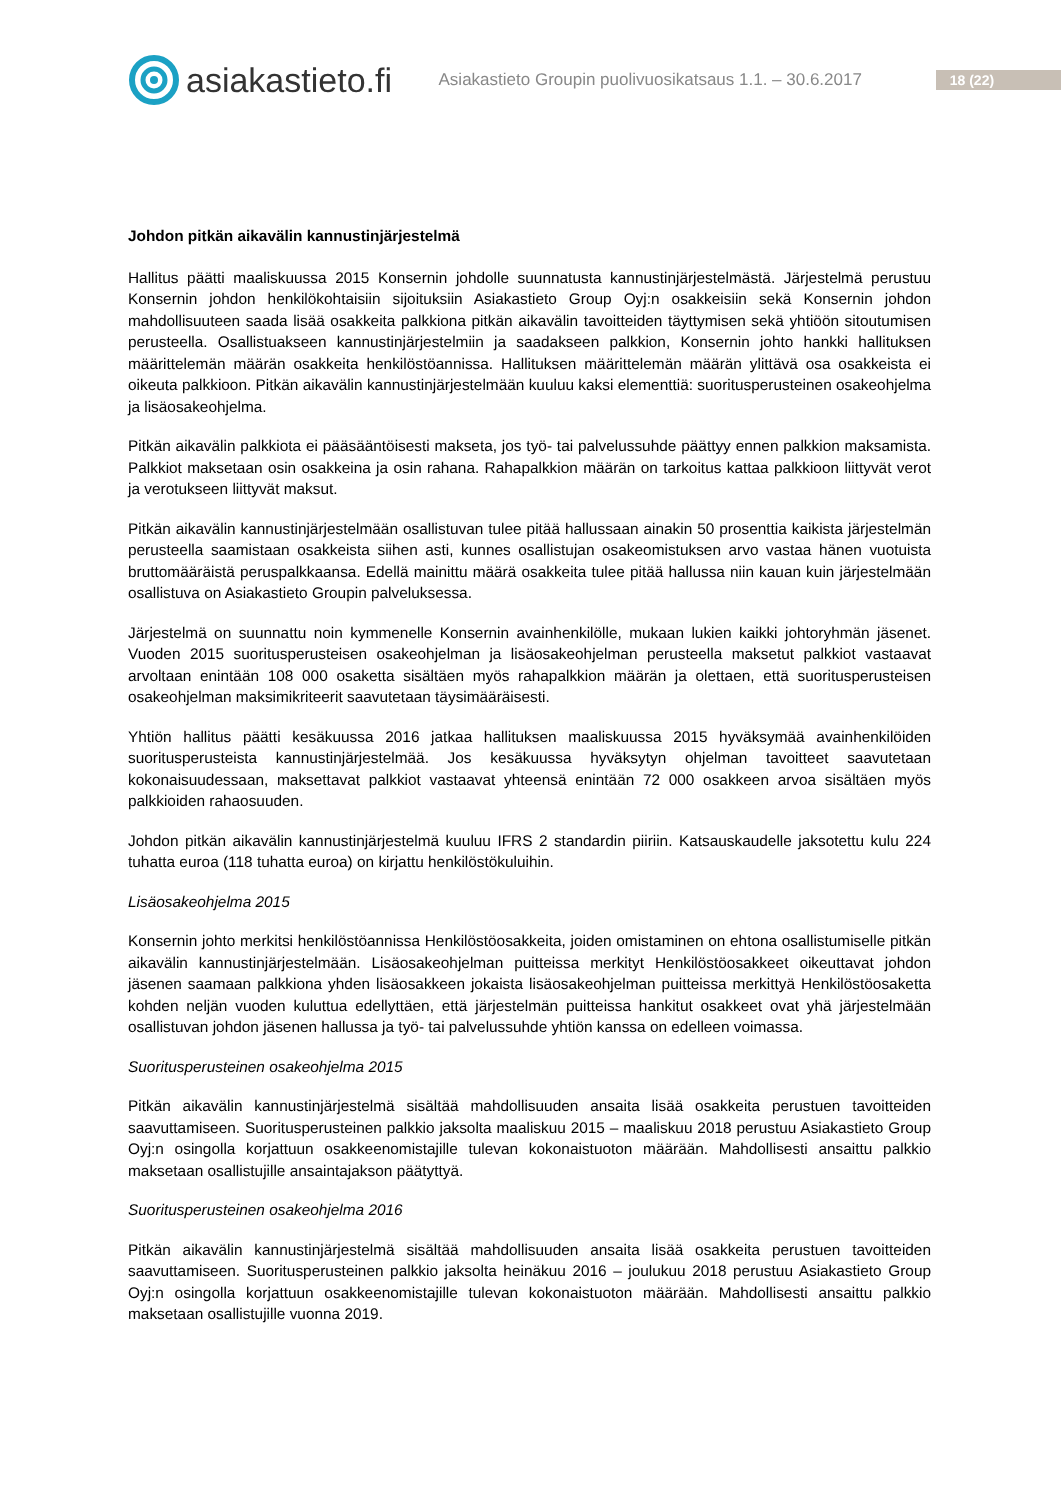asiakastieto.fi
Asiakastieto Groupin puolivuosikatsaus 1.1. – 30.6.2017
18 (22)
Johdon pitkän aikavälin kannustinjärjestelmä
Hallitus päätti maaliskuussa 2015 Konsernin johdolle suunnatusta kannustinjärjestelmästä. Järjestelmä perustuu Konsernin johdon henkilökohtaisiin sijoituksiin Asiakastieto Group Oyj:n osakkeisiin sekä Konsernin johdon mahdollisuuteen saada lisää osakkeita palkkiona pitkän aikavälin tavoitteiden täyttymisen sekä yhtiöön sitoutumisen perusteella. Osallistuakseen kannustinjärjestelmiin ja saadakseen palkkion, Konsernin johto hankki hallituksen määrittelemän määrän osakkeita henkilöstöannissa. Hallituksen määrittelemän määrän ylittävä osa osakkeista ei oikeuta palkkioon. Pitkän aikavälin kannustinjärjestelmään kuuluu kaksi elementtiä: suoritusperusteinen osakeohjelma ja lisäosakeohjelma.
Pitkän aikavälin palkkiota ei pääsääntöisesti makseta, jos työ- tai palvelussuhde päättyy ennen palkkion maksamista. Palkkiot maksetaan osin osakkeina ja osin rahana. Rahapalkkion määrän on tarkoitus kattaa palkkioon liittyvät verot ja verotukseen liittyvät maksut.
Pitkän aikavälin kannustinjärjestelmään osallistuvan tulee pitää hallussaan ainakin 50 prosenttia kaikista järjestelmän perusteella saamistaan osakkeista siihen asti, kunnes osallistujan osakeomistuksen arvo vastaa hänen vuotuista bruttomääräistä peruspalkkaansa. Edellä mainittu määrä osakkeita tulee pitää hallussa niin kauan kuin järjestelmään osallistuva on Asiakastieto Groupin palveluksessa.
Järjestelmä on suunnattu noin kymmenelle Konsernin avainhenkilölle, mukaan lukien kaikki johtoryhmän jäsenet. Vuoden 2015 suoritusperusteisen osakeohjelman ja lisäosakeohjelman perusteella maksetut palkkiot vastaavat arvoltaan enintään 108 000 osaketta sisältäen myös rahapalkkion määrän ja olettaen, että suoritusperusteisen osakeohjelman maksimikriteerit saavutetaan täysimääräisesti.
Yhtiön hallitus päätti kesäkuussa 2016 jatkaa hallituksen maaliskuussa 2015 hyväksymää avainhenkilöiden suoritusperusteista kannustinjärjestelmää. Jos kesäkuussa hyväksytyn ohjelman tavoitteet saavutetaan kokonaisuudessaan, maksettavat palkkiot vastaavat yhteensä enintään 72 000 osakkeen arvoa sisältäen myös palkkioiden rahaosuuden.
Johdon pitkän aikavälin kannustinjärjestelmä kuuluu IFRS 2 standardin piiriin. Katsauskaudelle jaksotettu kulu 224 tuhatta euroa (118 tuhatta euroa) on kirjattu henkilöstökuluihin.
Lisäosakeohjelma 2015
Konsernin johto merkitsi henkilöstöannissa Henkilöstöosakkeita, joiden omistaminen on ehtona osallistumiselle pitkän aikavälin kannustinjärjestelmään. Lisäosakeohjelman puitteissa merkityt Henkilöstöosakkeet oikeuttavat johdon jäsenen saamaan palkkiona yhden lisäosakkeen jokaista lisäosakeohjelman puitteissa merkittyä Henkilöstöosaketta kohden neljän vuoden kuluttua edellyttäen, että järjestelmän puitteissa hankitut osakkeet ovat yhä järjestelmään osallistuvan johdon jäsenen hallussa ja työ- tai palvelussuhde yhtiön kanssa on edelleen voimassa.
Suoritusperusteinen osakeohjelma 2015
Pitkän aikavälin kannustinjärjestelmä sisältää mahdollisuuden ansaita lisää osakkeita perustuen tavoitteiden saavuttamiseen. Suoritusperusteinen palkkio jaksolta maaliskuu 2015 – maaliskuu 2018 perustuu Asiakastieto Group Oyj:n osingolla korjattuun osakkeenomistajille tulevan kokonaistuoton määrään. Mahdollisesti ansaittu palkkio maksetaan osallistujille ansaintajakson päätyttyä.
Suoritusperusteinen osakeohjelma 2016
Pitkän aikavälin kannustinjärjestelmä sisältää mahdollisuuden ansaita lisää osakkeita perustuen tavoitteiden saavuttamiseen. Suoritusperusteinen palkkio jaksolta heinäkuu 2016 – joulukuu 2018 perustuu Asiakastieto Group Oyj:n osingolla korjattuun osakkeenomistajille tulevan kokonaistuoton määrään. Mahdollisesti ansaittu palkkio maksetaan osallistujille vuonna 2019.